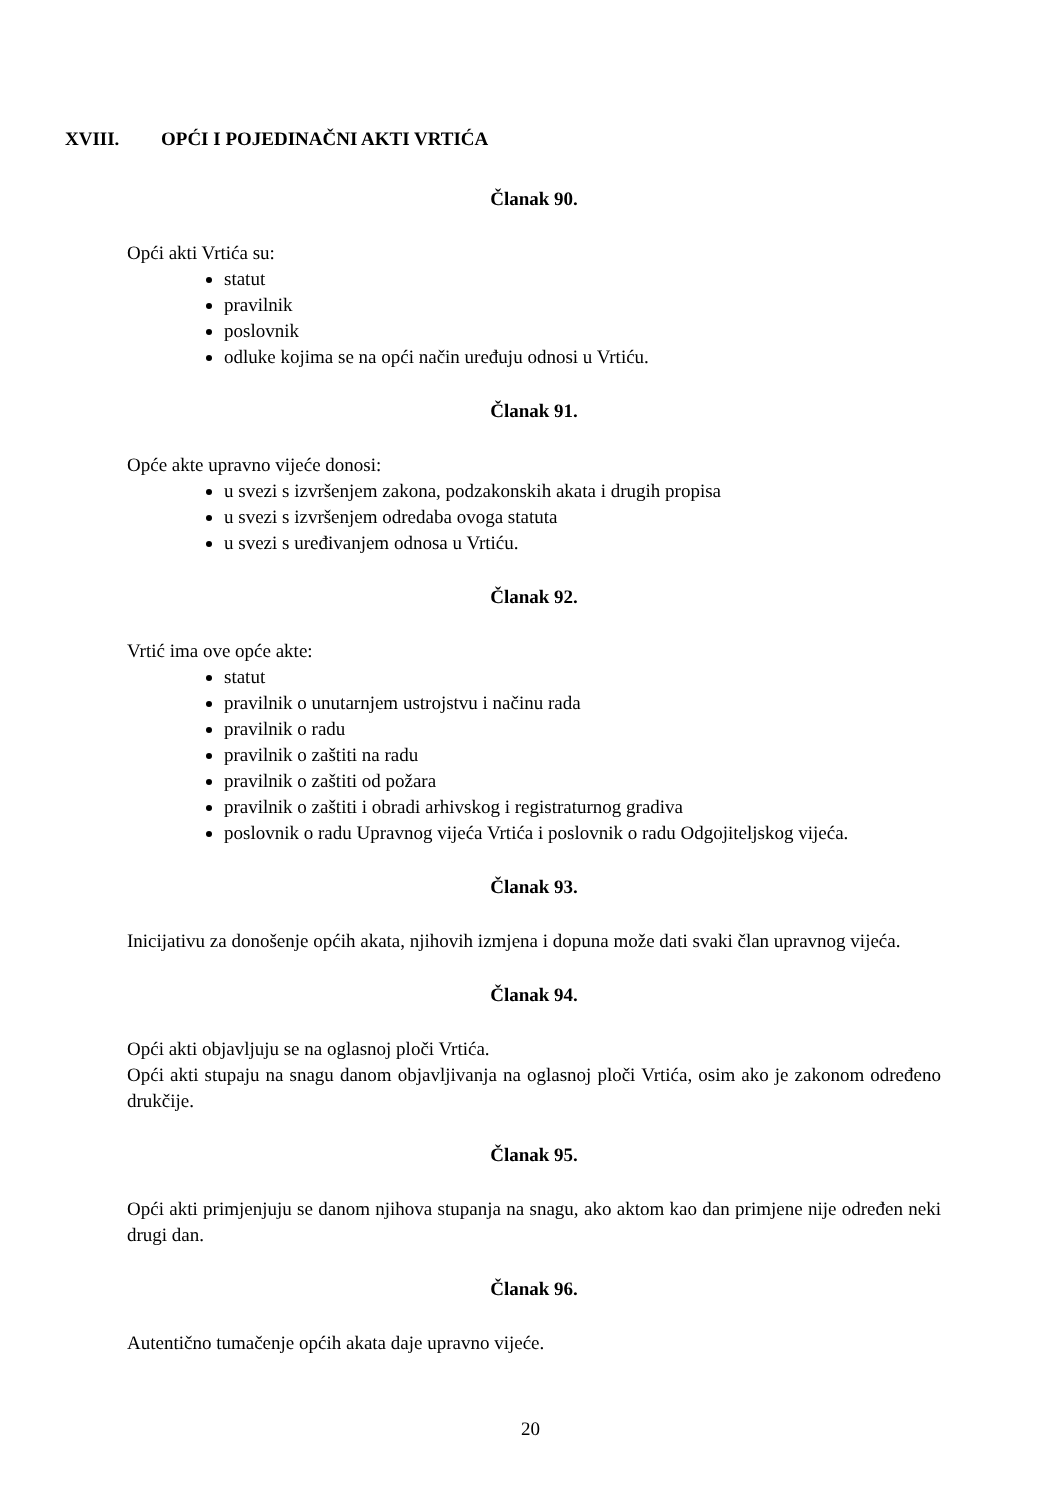XVIII. OPĆI I POJEDINAČNI AKTI VRTIĆA
Članak 90.
Opći akti Vrtića su:
statut
pravilnik
poslovnik
odluke kojima se na opći način uređuju odnosi u Vrtiću.
Članak 91.
Opće akte upravno vijeće donosi:
u svezi s izvršenjem zakona, podzakonskih akata i drugih propisa
u svezi s izvršenjem odredaba ovoga statuta
u svezi s uređivanjem odnosa u Vrtiću.
Članak 92.
Vrtić ima ove opće akte:
statut
pravilnik o unutarnjem ustrojstvu i načinu rada
pravilnik o radu
pravilnik o zaštiti na radu
pravilnik o zaštiti od požara
pravilnik o zaštiti i obradi arhivskog i registraturnog gradiva
poslovnik o radu Upravnog vijeća Vrtića i poslovnik o radu Odgojiteljskog vijeća.
Članak 93.
Inicijativu za donošenje općih akata, njihovih izmjena i dopuna može dati svaki član upravnog vijeća.
Članak 94.
Opći akti objavljuju se na oglasnoj ploči Vrtića.
Opći akti stupaju na snagu danom objavljivanja na oglasnoj ploči Vrtića, osim ako je zakonom određeno drukčije.
Članak 95.
Opći akti primjenjuju se danom njihova stupanja na snagu, ako aktom kao dan primjene nije određen neki drugi dan.
Članak 96.
Autentično tumačenje općih akata daje upravno vijeće.
20